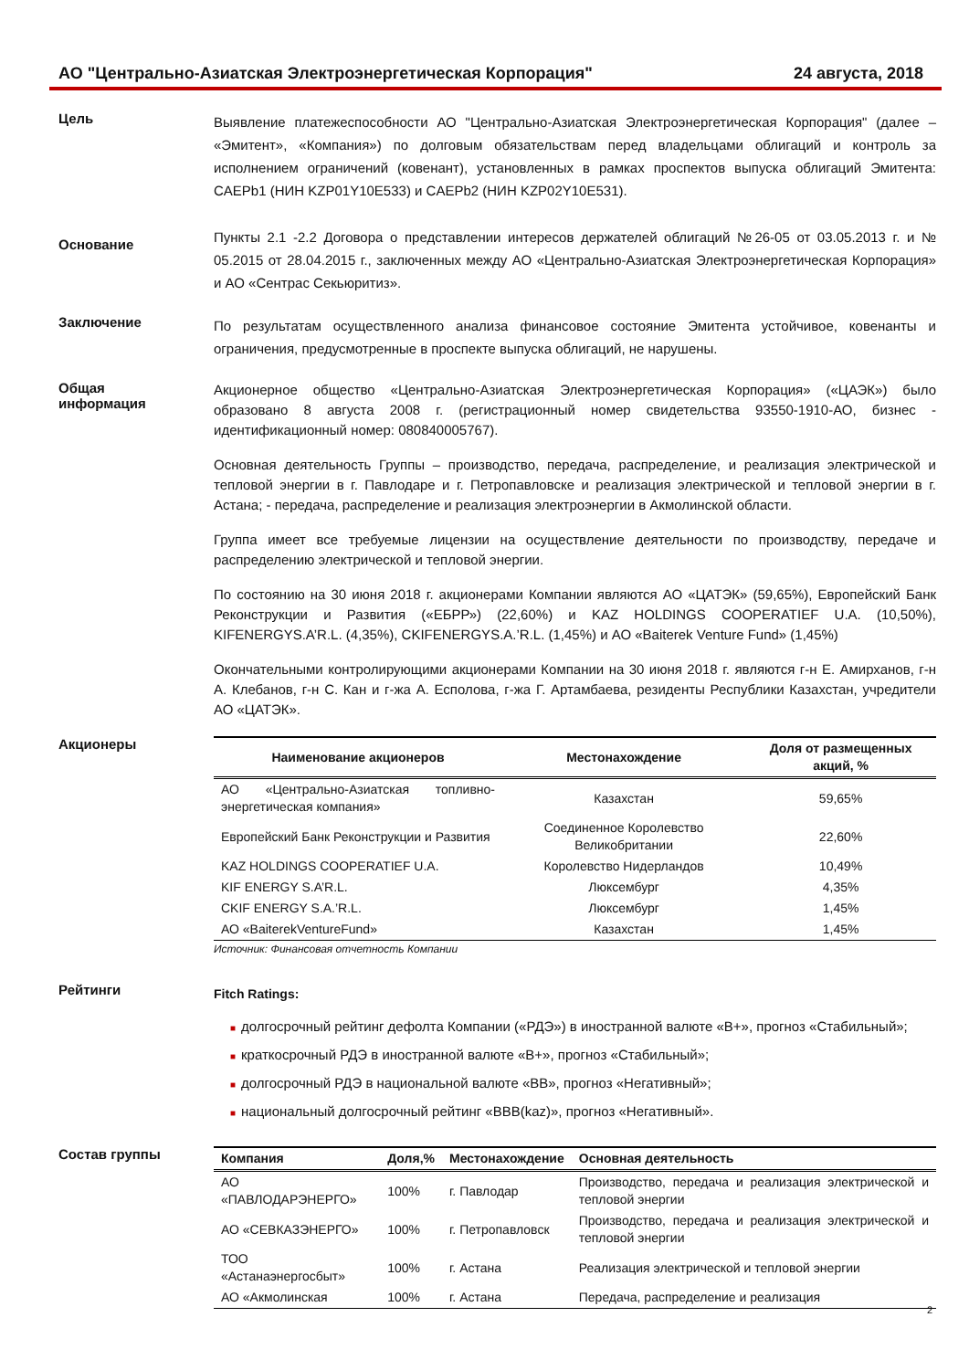АО "Центрально-Азиатская Электроэнергетическая Корпорация" 24 августа, 2018
Цель
Выявление платежеспособности АО "Центрально-Азиатская Электроэнергетическая Корпорация" (далее – «Эмитент», «Компания») по долговым обязательствам перед владельцами облигаций и контроль за исполнением ограничений (ковенант), установленных в рамках проспектов выпуска облигаций Эмитента: CAEPb1 (НИН KZP01Y10E533) и CAEPb2 (НИН KZP02Y10E531).
Основание
Пункты 2.1 -2.2 Договора о представлении интересов держателей облигаций №26-05 от 03.05.2013 г. и № 05.2015 от 28.04.2015 г., заключенных между АО «Центрально-Азиатская Электроэнергетическая Корпорация» и АО «Сентрас Секьюритиз».
Заключение
По результатам осуществленного анализа финансовое состояние Эмитента устойчивое, ковенанты и ограничения, предусмотренные в проспекте выпуска облигаций, не нарушены.
Общая
информация
Акционерное общество «Центрально-Азиатская Электроэнергетическая Корпорация» («ЦАЭК») было образовано 8 августа 2008 г. (регистрационный номер свидетельства 93550-1910-АО, бизнес - идентификационный номер: 080840005767).
Основная деятельность Группы – производство, передача, распределение, и реализация электрической и тепловой энергии в г. Павлодаре и г. Петропавловске и реализация электрической и тепловой энергии в г. Астана; - передача, распределение и реализация электроэнергии в Акмолинской области.
Группа имеет все требуемые лицензии на осуществление деятельности по производству, передаче и распределению электрической и тепловой энергии.
По состоянию на 30 июня 2018 г. акционерами Компании являются АО «ЦАТЭК» (59,65%), Европейский Банк Реконструкции и Развития («ЕБРР») (22,60%) и KAZ HOLDINGS COOPERATIEF U.A. (10,50%), KIFENERGYS.A’R.L. (4,35%), CKIFENERGYS.A.’R.L. (1,45%) и АО «Baiterek Venture Fund» (1,45%)
Окончательными контролирующими акционерами Компании на 30 июня 2018 г. являются г-н Е. Амирханов, г-н А. Клебанов, г-н С. Кан и г-жа А. Есполова, г-жа Г. Артамбаева, резиденты Республики Казахстан, учредители АО «ЦАТЭК».
Акционеры
| Наименование акционеров | Местонахождение | Доля от размещенных акций, % |
| --- | --- | --- |
| АО «Центрально-Азиатская топливно-энергетическая компания» | Казахстан | 59,65% |
| Европейский Банк Реконструкции и Развития | Соединенное Королевство Великобритании | 22,60% |
| KAZ HOLDINGS COOPERATIEF U.A. | Королевство Нидерландов | 10,49% |
| KIF ENERGY S.A’R.L. | Люксембург | 4,35% |
| CKIF ENERGY S.A.’R.L. | Люксембург | 1,45% |
| АО «BaiterekVentureFund» | Казахстан | 1,45% |
Источник: Финансовая отчетность Компании
Рейтинги
Fitch Ratings:
■ долгосрочный рейтинг дефолта Компании («РДЭ») в иностранной валюте «B+», прогноз «Стабильный»;
■ краткосрочный РДЭ в иностранной валюте «B+», прогноз «Стабильный»;
■ долгосрочный РДЭ в национальной валюте «BB», прогноз «Негативный»;
■ национальный долгосрочный рейтинг «BBB(kaz)», прогноз «Негативный».
Состав группы
| Компания | Доля,% | Местонахождение | Основная деятельность |
| --- | --- | --- | --- |
| АО «ПАВЛОДАРЭНЕРГО» | 100% | г. Павлодар | Производство, передача и реализация электрической и тепловой энергии |
| АО «СЕВКАЗЭНЕРГО» | 100% | г. Петропавловск | Производство, передача и реализация электрической и тепловой энергии |
| ТОО «Астанаэнергосбыт» | 100% | г. Астана | Реализация электрической и тепловой энергии |
| АО «Акмолинская | 100% | г. Астана | Передача, распределение и реализация |
2